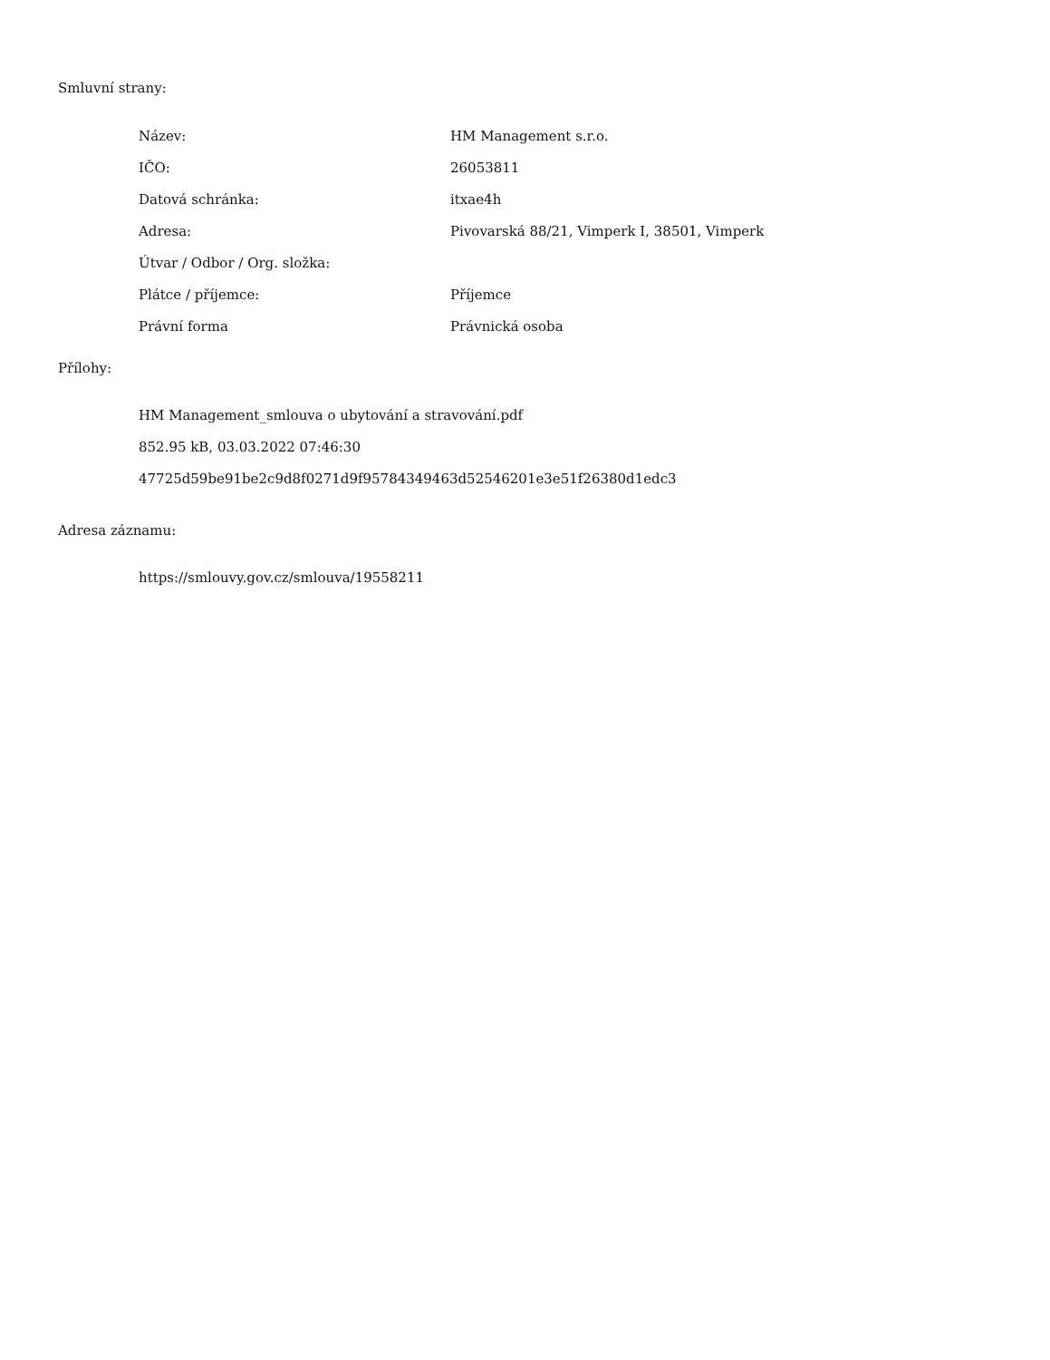Smluvní strany:
| Název: | HM Management s.r.o. |
| IČO: | 26053811 |
| Datová schránka: | itxae4h |
| Adresa: | Pivovarská 88/21, Vimperk I, 38501, Vimperk |
| Útvar / Odbor / Org. složka: | |
| Plátce / příjemce: | Příjemce |
| Právní forma | Právnická osoba |
Přílohy:
HM Management_smlouva o ubytování a stravování.pdf
852.95 kB, 03.03.2022 07:46:30
47725d59be91be2c9d8f0271d9f95784349463d52546201e3e51f26380d1edc3
Adresa záznamu:
https://smlouvy.gov.cz/smlouva/19558211